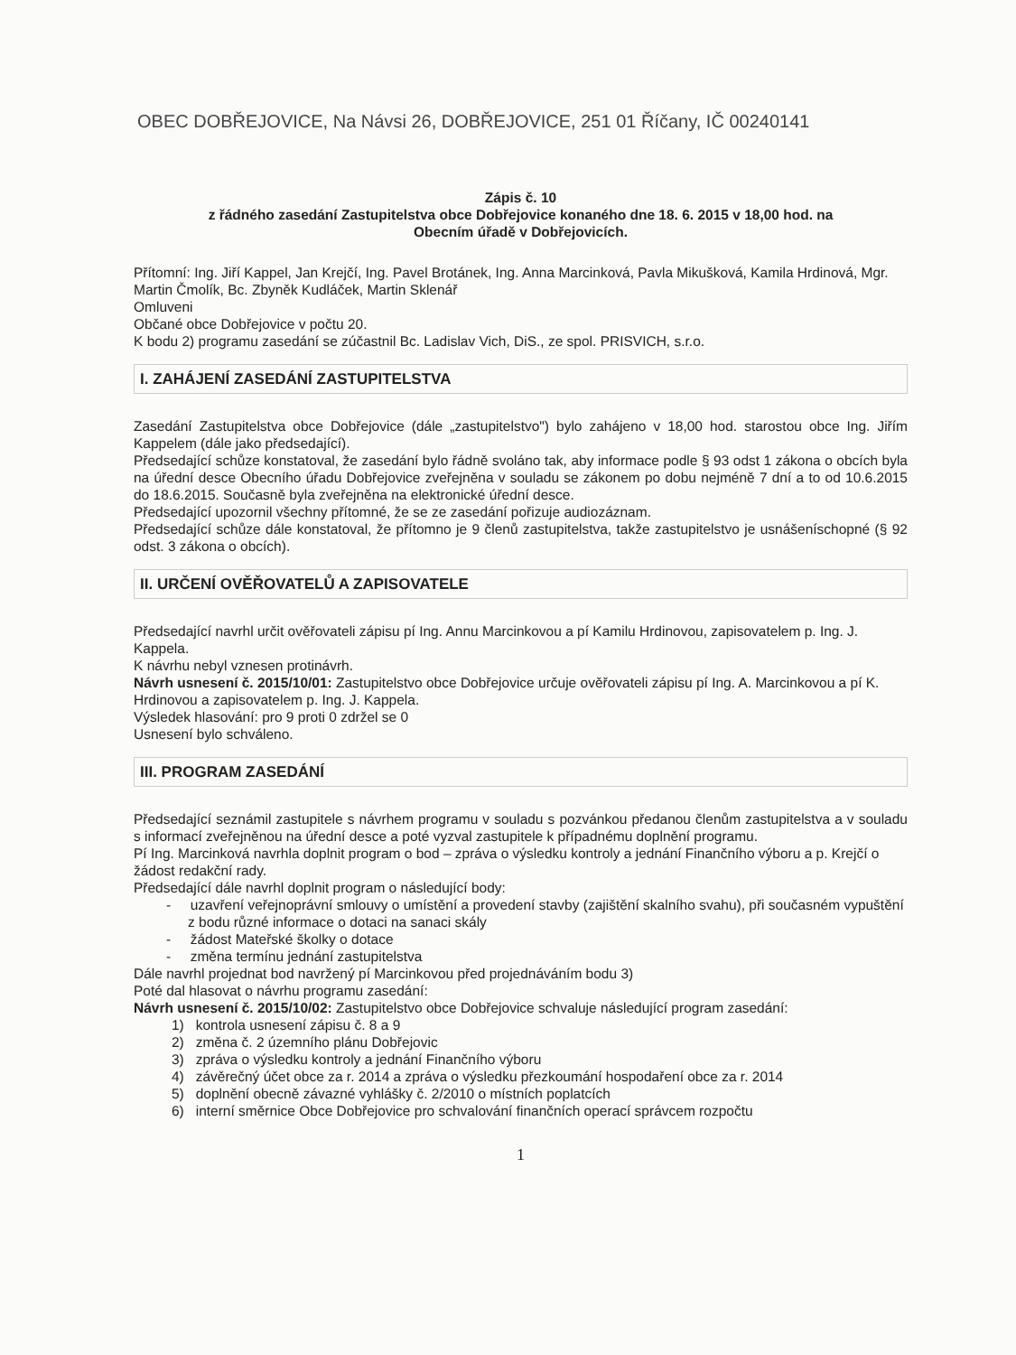OBEC DOBŘEJOVICE, Na Návsi 26, DOBŘEJOVICE, 251 01 Říčany, IČ 00240141
Zápis č. 10
z řádného zasedání Zastupitelstva obce Dobřejovice konaného dne 18. 6. 2015 v 18,00 hod. na
Obecním úřadě v Dobřejovicích.
Přítomní: Ing. Jiří Kappel, Jan Krejčí, Ing. Pavel Brotánek, Ing. Anna Marcinková, Pavla Mikušková, Kamila Hrdinová, Mgr. Martin Čmolík, Bc. Zbyněk Kudláček, Martin Sklenář
Omluveni
Občané obce Dobřejovice v počtu 20.
K bodu 2) programu zasedání se zúčastnil Bc. Ladislav Vich, DiS., ze spol. PRISVICH, s.r.o.
I. ZAHÁJENÍ ZASEDÁNÍ ZASTUPITELSTVA
Zasedání Zastupitelstva obce Dobřejovice (dále „zastupitelstvo") bylo zahájeno v 18,00 hod. starostou obce Ing. Jiřím Kappelem (dále jako předsedající).
Předsedající schůze konstatoval, že zasedání bylo řádně svoláno tak, aby informace podle § 93 odst 1 zákona o obcích byla na úřední desce Obecního úřadu Dobřejovice zveřejněna v souladu se zákonem po dobu nejméně 7 dní a to od 10.6.2015 do 18.6.2015. Současně byla zveřejněna na elektronické úřední desce.
Předsedající upozornil všechny přítomné, že se ze zasedání pořizuje audiozáznam.
Předsedající schůze dále konstatoval, že přítomno je 9 členů zastupitelstva, takže zastupitelstvo je usnášeníschopné (§ 92 odst. 3 zákona o obcích).
II. URČENÍ OVĚŘOVATELŮ A ZAPISOVATELE
Předsedající navrhl určit ověřovateli zápisu pí Ing. Annu Marcinkovou a pí Kamilu Hrdinovou, zapisovatelem p. Ing. J. Kappela.
K návrhu nebyl vznesen protinávrh.
Návrh usnesení č. 2015/10/01: Zastupitelstvo obce Dobřejovice určuje ověřovateli zápisu pí Ing. A. Marcinkovou a pí K. Hrdinovou a zapisovatelem p. Ing. J. Kappela.
Výsledek hlasování: pro 9 proti 0 zdržel se 0
Usnesení bylo schváleno.
III. PROGRAM ZASEDÁNÍ
Předsedající seznámil zastupitele s návrhem programu v souladu s pozvánkou předanou členům zastupitelstva a v souladu s informací zveřejněnou na úřední desce a poté vyzval zastupitele k případnému doplnění programu.
Pí Ing. Marcinková navrhla doplnit program o bod – zpráva o výsledku kontroly a jednání Finančního výboru a p. Krejčí o žádost redakční rady.
Předsedající dále navrhl doplnit program o následující body:
- uzavření veřejnoprávní smlouvy o umístění a provedení stavby (zajištění skalního svahu), při současném vypuštění z bodu různé informace o dotaci na sanaci skály
- žádost Mateřské školky o dotace
- změna termínu jednání zastupitelstva
Dále navrhl projednat bod navržený pí Marcinkovou před projednáváním bodu 3)
Poté dal hlasovat o návrhu programu zasedání:
Návrh usnesení č. 2015/10/02: Zastupitelstvo obce Dobřejovice schvaluje následující program zasedání:
1) kontrola usnesení zápisu č. 8 a 9
2) změna č. 2 územního plánu Dobřejovic
3) zpráva o výsledku kontroly a jednání Finančního výboru
4) závěrečný účet obce za r. 2014 a zpráva o výsledku přezkoumání hospodaření obce za r. 2014
5) doplnění obecně závazné vyhlášky č. 2/2010 o místních poplatcích
6) interní směrnice Obce Dobřejovice pro schvalování finančních operací správcem rozpočtu
1